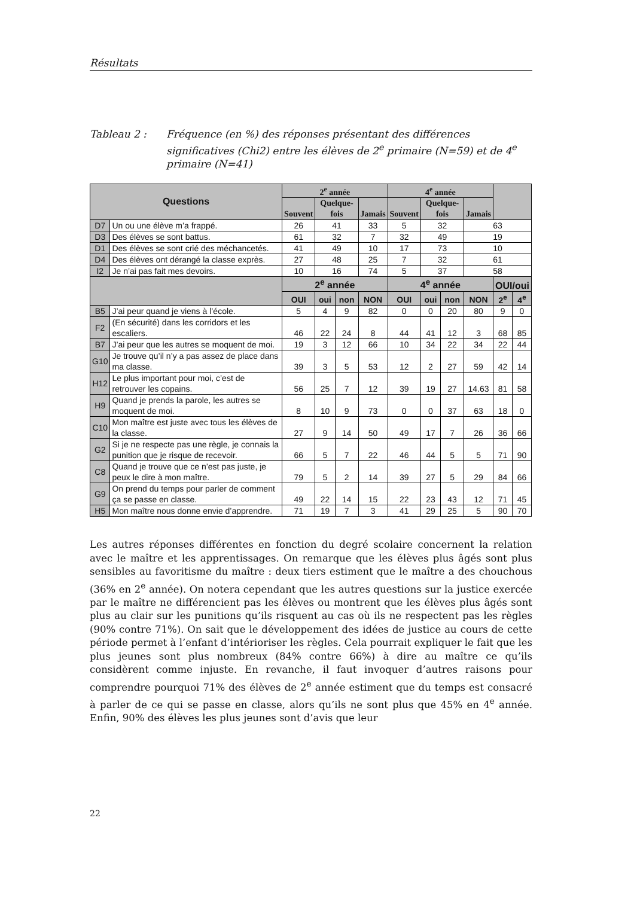Résultats
Tableau 2 : Fréquence (en %) des réponses présentant des différences significatives (Chi2) entre les élèves de 2<sup>e</sup> primaire (N=59) et de 4<sup>e</sup> primaire (N=41)
| Questions | | 2<sup>e</sup> année | | | | 4<sup>e</sup> année | | | | | |
| --- | --- | --- | --- | --- | --- | --- | --- | --- | --- | --- | --- |
| | | Souvent | Quelque-fois | | Jamais | Souvent | Quelque-fois | | Jamais | | |
| D7 | Un ou une élève m’a frappé. | 26 | 41 | | 33 | 5 | 32 | | 63 | | |
| D3 | Des élèves se sont battus. | 61 | 32 | | 7 | 32 | 49 | | 19 | | |
| D1 | Des élèves se sont crié des méchancetés. | 41 | 49 | | 10 | 17 | 73 | | 10 | | |
| D4 | Des élèves ont dérangé la classe exprès. | 27 | 48 | | 25 | 7 | 32 | | 61 | | |
| I2 | Je n’ai pas fait mes devoirs. | 10 | 16 | | 74 | 5 | 37 | | 58 | | |
| | | 2<sup>e</sup> année | | | | 4<sup>e</sup> année | | | | OUI/oui | |
| | | OUI | oui | non | NON | OUI | oui | non | NON | 2<sup>e</sup> | 4<sup>e</sup> |
| B5 | J’ai peur quand je viens à l’école. | 5 | 4 | 9 | 82 | 0 | 0 | 20 | 80 | 9 | 0 |
| F2 | (En sécurité) dans les corridors et les escaliers. | 46 | 22 | 24 | 8 | 44 | 41 | 12 | 3 | 68 | 85 |
| B7 | J’ai peur que les autres se moquent de moi. | 19 | 3 | 12 | 66 | 10 | 34 | 22 | 34 | 22 | 44 |
| G10 | Je trouve qu’il n’y a pas assez de place dans ma classe. | 39 | 3 | 5 | 53 | 12 | 2 | 27 | 59 | 42 | 14 |
| H12 | Le plus important pour moi, c’est de retrouver les copains. | 56 | 25 | 7 | 12 | 39 | 19 | 27 | 14.63 | 81 | 58 |
| H9 | Quand je prends la parole, les autres se moquent de moi. | 8 | 10 | 9 | 73 | 0 | 0 | 37 | 63 | 18 | 0 |
| C10 | Mon maître est juste avec tous les élèves de la classe. | 27 | 9 | 14 | 50 | 49 | 17 | 7 | 26 | 36 | 66 |
| G2 | Si je ne respecte pas une règle, je connais la punition que je risque de recevoir. | 66 | 5 | 7 | 22 | 46 | 44 | 5 | 5 | 71 | 90 |
| C8 | Quand je trouve que ce n’est pas juste, je peux le dire à mon maître. | 79 | 5 | 2 | 14 | 39 | 27 | 5 | 29 | 84 | 66 |
| G9 | On prend du temps pour parler de comment ça se passe en classe. | 49 | 22 | 14 | 15 | 22 | 23 | 43 | 12 | 71 | 45 |
| H5 | Mon maître nous donne envie d’apprendre. | 71 | 19 | 7 | 3 | 41 | 29 | 25 | 5 | 90 | 70 |
Les autres réponses différentes en fonction du degré scolaire concernent la relation avec le maître et les apprentissages. On remarque que les élèves plus âgés sont plus sensibles au favoritisme du maître : deux tiers estiment que le maître a des chouchous (36% en 2<sup>e</sup> année). On notera cependant que les autres questions sur la justice exercée par le maître ne différencient pas les élèves ou montrent que les élèves plus âgés sont plus au clair sur les punitions qu’ils risquent au cas où ils ne respectent pas les règles (90% contre 71%). On sait que le développement des idées de justice au cours de cette période permet à l’enfant d’intérioriser les règles. Cela pourrait expliquer le fait que les plus jeunes sont plus nombreux (84% contre 66%) à dire au maître ce qu’ils considèrent comme injuste. En revanche, il faut invoquer d’autres raisons pour comprendre pourquoi 71% des élèves de 2<sup>e</sup> année estiment que du temps est consacré à parler de ce qui se passe en classe, alors qu’ils ne sont plus que 45% en 4<sup>e</sup> année. Enfin, 90% des élèves les plus jeunes sont d’avis que leur
22